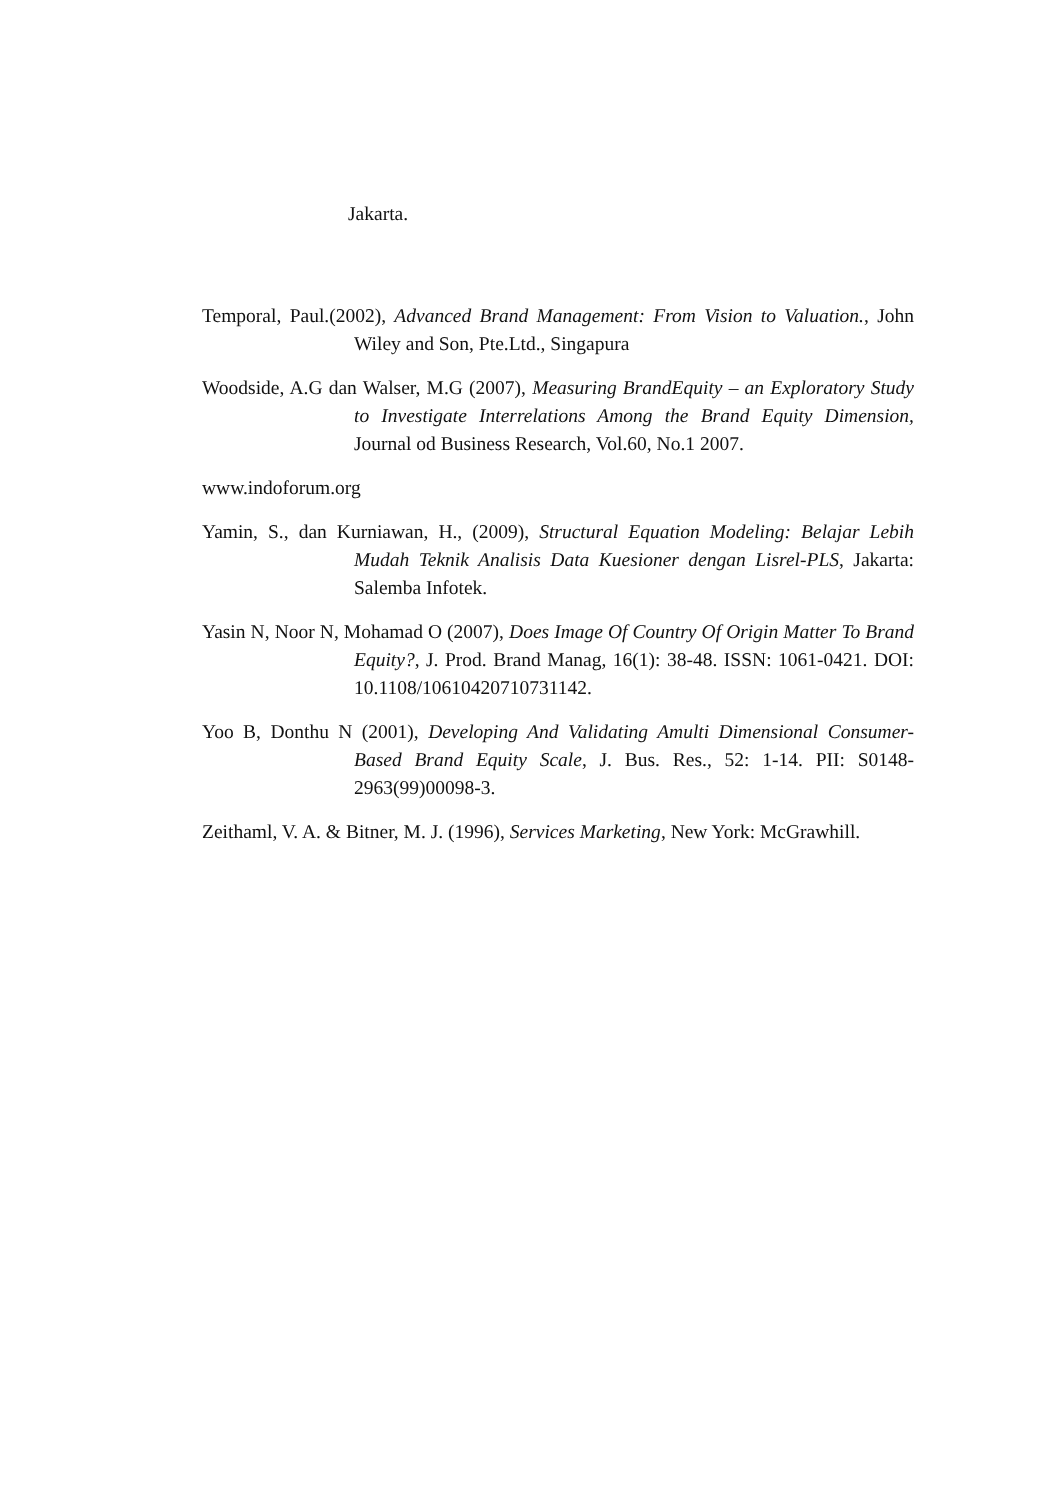Jakarta.
Temporal, Paul.(2002), Advanced Brand Management: From Vision to Valuation., John Wiley and Son, Pte.Ltd., Singapura
Woodside, A.G dan Walser, M.G (2007), Measuring BrandEquity – an Exploratory Study to Investigate Interrelations Among the Brand Equity Dimension, Journal od Business Research, Vol.60, No.1 2007.
www.indoforum.org
Yamin, S., dan Kurniawan, H., (2009), Structural Equation Modeling: Belajar Lebih Mudah Teknik Analisis Data Kuesioner dengan Lisrel-PLS, Jakarta: Salemba Infotek.
Yasin N, Noor N, Mohamad O (2007), Does Image Of Country Of Origin Matter To Brand Equity?, J. Prod. Brand Manag, 16(1): 38-48. ISSN: 1061-0421. DOI: 10.1108/10610420710731142.
Yoo B, Donthu N (2001), Developing And Validating Amulti Dimensional Consumer-Based Brand Equity Scale, J. Bus. Res., 52: 1-14. PII: S0148-2963(99)00098-3.
Zeithaml, V. A. & Bitner, M. J. (1996), Services Marketing, New York: McGrawhill.